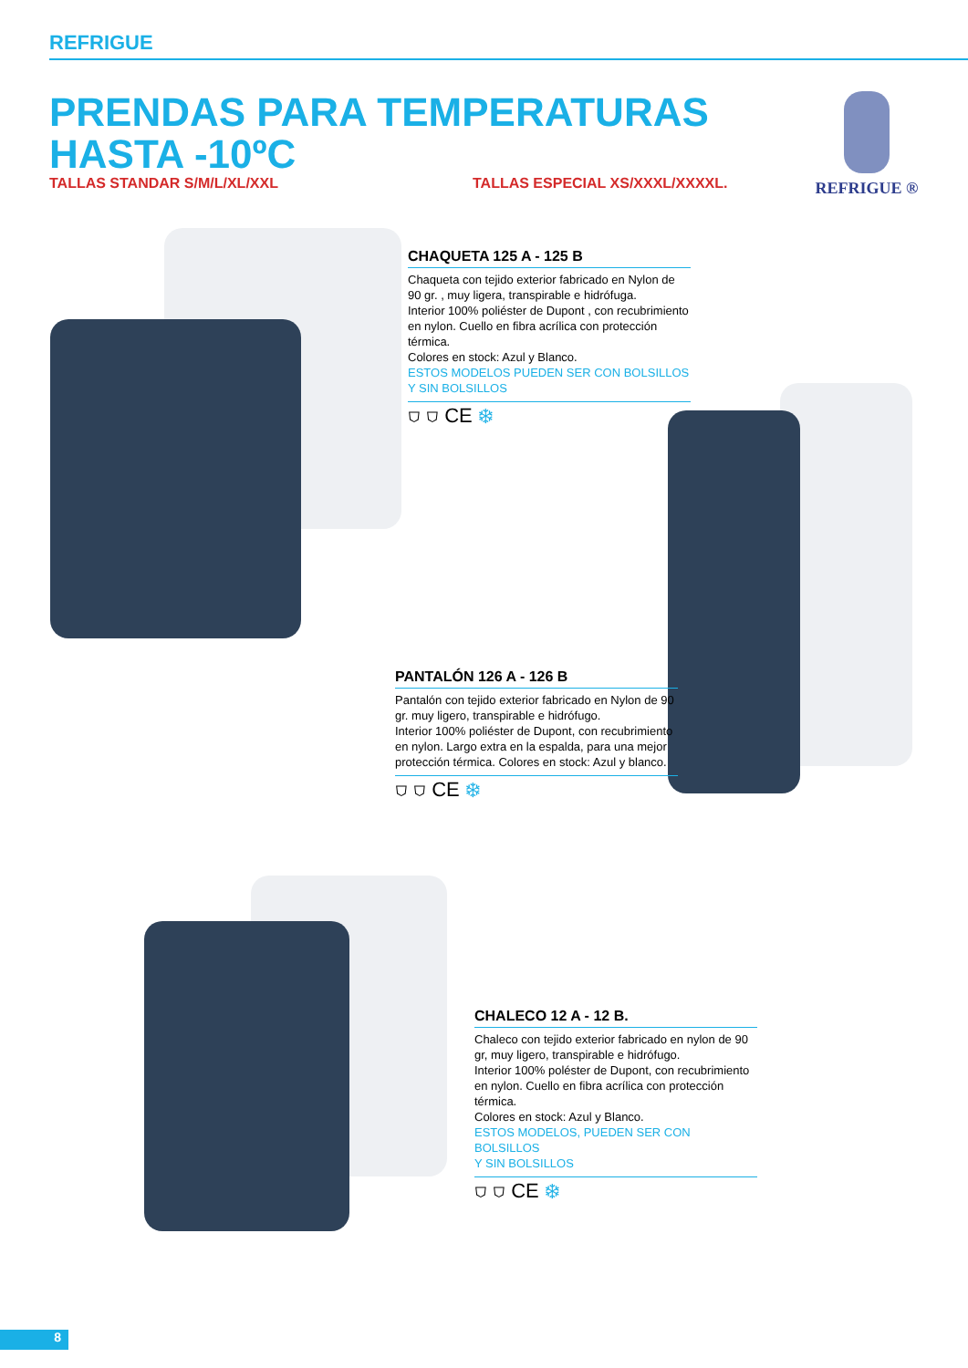REFRIGUE
PRENDAS PARA TEMPERATURAS
HASTA -10ºC
TALLAS STANDAR S/M/L/XL/XXL TALLAS ESPECIAL XS/XXXL/XXXXL.
REFRIGUE ®
CHAQUETA 125 A - 125 B
Chaqueta con tejido exterior fabricado en Nylon de 90 gr. , muy ligera, transpirable e hidrófuga.
Interior 100% poliéster de Dupont , con recubrimiento en nylon. Cuello en fibra acrílica con protección térmica.
Colores en stock: Azul y Blanco.
ESTOS MODELOS PUEDEN SER CON BOLSILLOS
Y SIN BOLSILLOS
⛉ ⛉ CE ❄
PANTALÓN 126 A - 126 B
Pantalón con tejido exterior fabricado en Nylon de 90 gr. muy ligero, transpirable e hidrófugo.
Interior 100% poliéster de Dupont, con recubrimiento en nylon. Largo extra en la espalda, para una mejor protección térmica. Colores en stock: Azul y blanco.
⛉ ⛉ CE ❄
CHALECO 12 A - 12 B.
Chaleco con tejido exterior fabricado en nylon de 90 gr, muy ligero, transpirable e hidrófugo.
Interior 100% poléster de Dupont, con recubrimiento en nylon. Cuello en fibra acrílica con protección térmica.
Colores en stock: Azul y Blanco.
ESTOS MODELOS, PUEDEN SER CON BOLSILLOS
Y SIN BOLSILLOS
⛉ ⛉ CE ❄
8